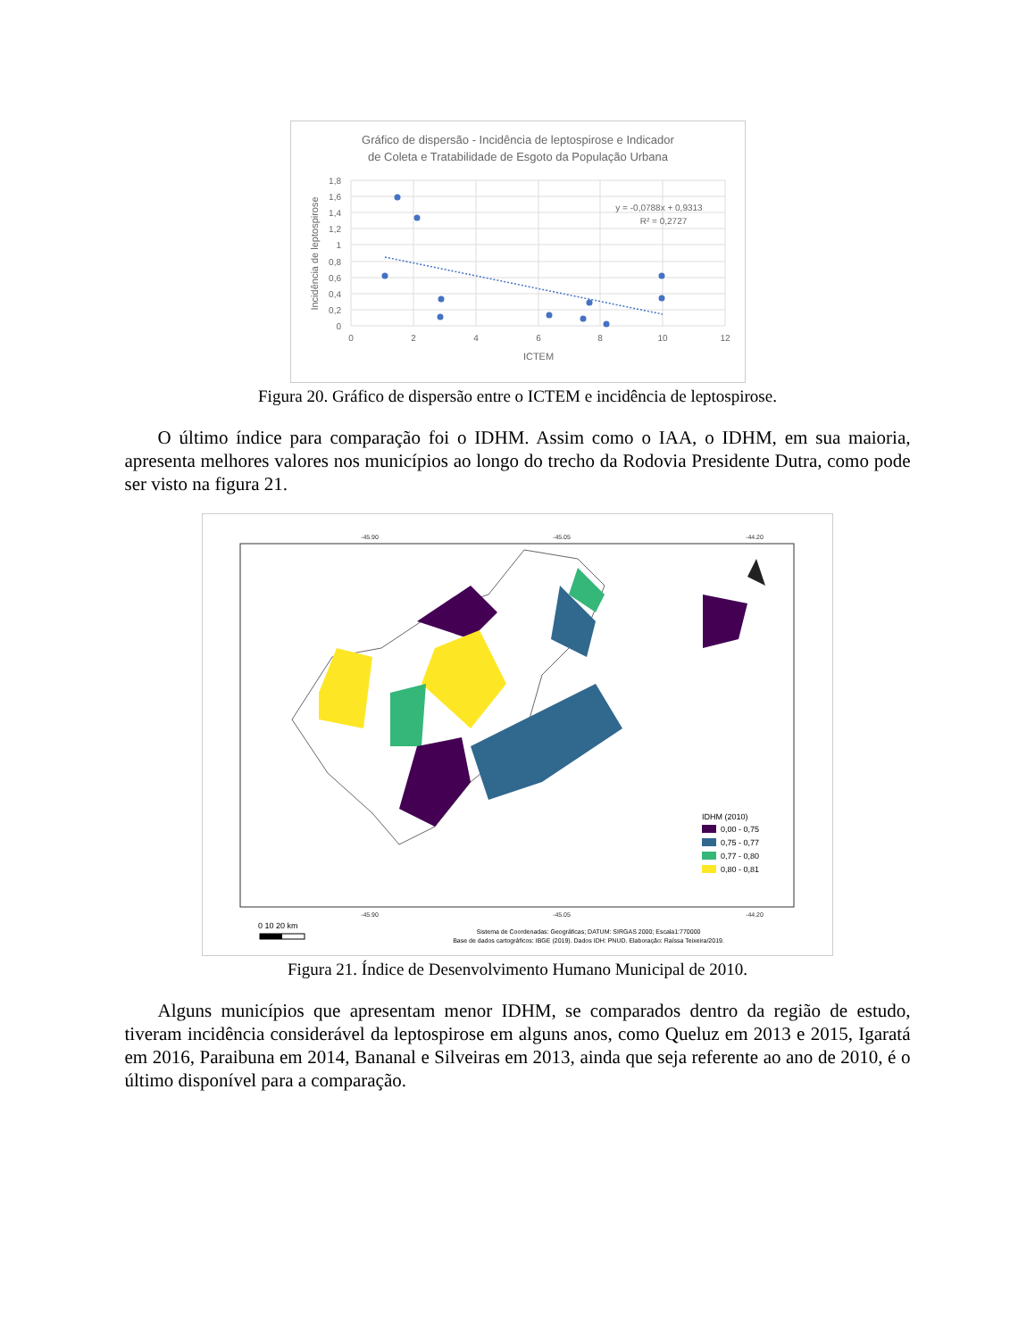Gráfico de dispersão - Incidência de leptospirose e Indicador
de Coleta e Tratabilidade de Esgoto da População Urbana
y = -0,0788x + 0,9313
R² = 0,2727
1,8
1,6
1,4
1,2
1
0,8
0,6
0,4
0,2
0
0
2
4
6
8
10
12
ICTEM
Incidência de leptospirose
Figura 20. Gráfico de dispersão entre o ICTEM e incidência de leptospirose.
O último índice para comparação foi o IDHM. Assim como o IAA, o IDHM, em sua maioria, apresenta melhores valores nos municípios ao longo do trecho da Rodovia Presidente Dutra, como pode ser visto na figura 21.
-45.90
-45.05
-44.20
-45.90
-45.05
-44.20
IDHM (2010)
0,00 - 0,75
0,75 - 0,77
0,77 - 0,80
0,80 - 0,81
0 10 20 km
Sistema de Coordenadas: Geográficas; DATUM: SIRGAS 2000; Escala1:770000
Base de dados cartográficos: IBGE (2019). Dados IDH: PNUD. Elaboração: Raíssa Teixeira/2019.
Figura 21. Índice de Desenvolvimento Humano Municipal de 2010.
Alguns municípios que apresentam menor IDHM, se comparados dentro da região de estudo, tiveram incidência considerável da leptospirose em alguns anos, como Queluz em 2013 e 2015, Igaratá em 2016, Paraibuna em 2014, Bananal e Silveiras em 2013, ainda que seja referente ao ano de 2010, é o último disponível para a comparação.